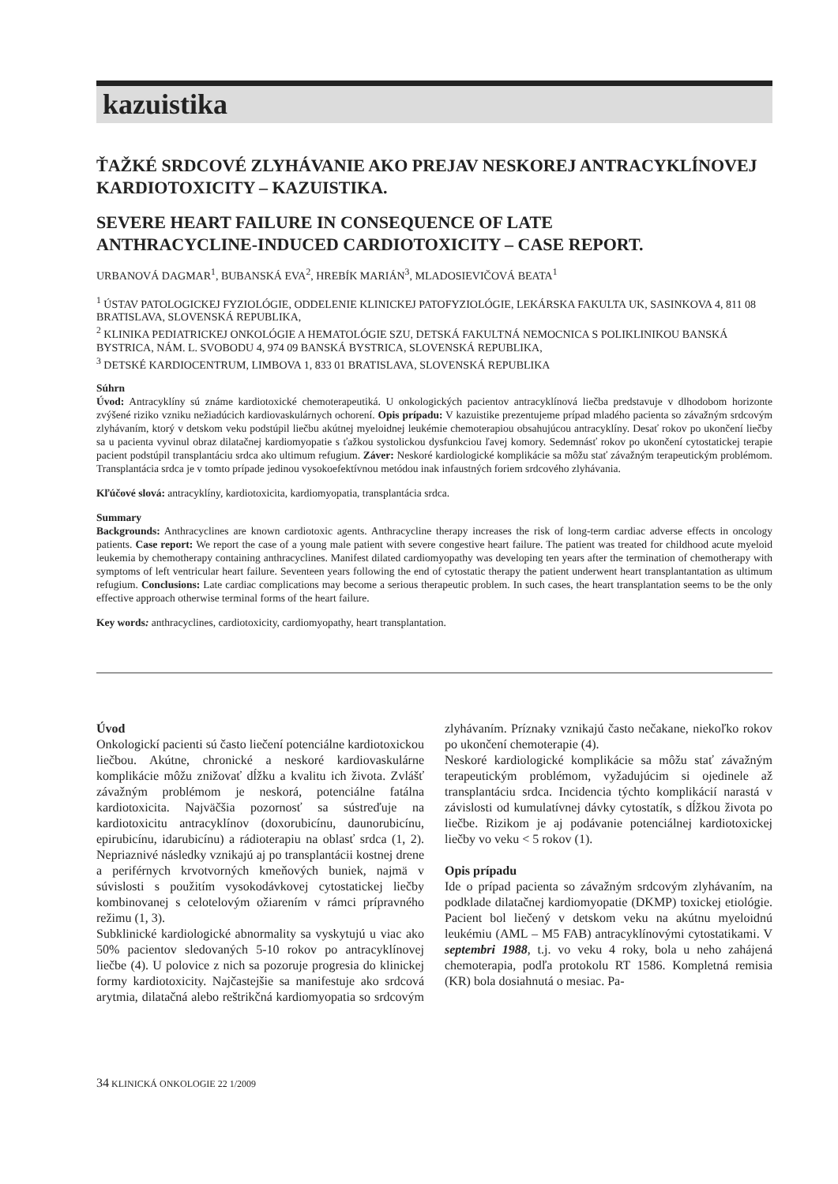kazuistika
ŤAŽKÉ SRDCOVÉ ZLYHÁVANIE AKO PREJAV NESKOREJ ANTRACYKLÍNOVEJ KARDIOTOXICITY – KAZUISTIKA.
SEVERE HEART FAILURE IN CONSEQUENCE OF LATE
ANTHRACYCLINE-INDUCED CARDIOTOXICITY – CASE REPORT.
URBANOVÁ DAGMAR<sup>1</sup>, BUBANSKÁ EVA<sup>2</sup>, HREBÍK MARIÁN<sup>3</sup>, MLADOSIEVIČOVÁ BEATA<sup>1</sup>
<sup>1</sup> ÚSTAV PATOLOGICKEJ FYZIOLÓGIE, ODDELENIE KLINICKEJ PATOFYZIOLÓGIE, LEKÁRSKA FAKULTA UK, SASINKOVA 4, 811 08 BRATISLAVA, SLOVENSKÁ REPUBLIKA,
<sup>2</sup> KLINIKA PEDIATRICKEJ ONKOLÓGIE A HEMATOLÓGIE SZU, DETSKÁ FAKULTNÁ NEMOCNICA S POLIKLINIKOU BANSKÁ BYSTRICA, NÁM. L. SVOBODU 4, 974 09 BANSKÁ BYSTRICA, SLOVENSKÁ REPUBLIKA,
<sup>3</sup> DETSKÉ KARDIOCENTRUM, LIMBOVA 1, 833 01 BRATISLAVA, SLOVENSKÁ REPUBLIKA
Súhrn
Úvod: Antracyklíny sú známe kardiotoxické chemoterapeutiká. U onkologických pacientov antracyklínová liečba predstavuje v dlhodobom horizonte zvýšené riziko vzniku nežiadúcich kardiovaskulárnych ochorení. Opis prípadu: V kazuistike prezentujeme prípad mladého pacienta so závažným srdcovým zlyhávaním, ktorý v detskom veku podstúpil liečbu akútnej myeloidnej leukémie chemoterapiou obsahujúcou antracyklíny. Desať rokov po ukončení liečby sa u pacienta vyvinul obraz dilatačnej kardiomyopatie s ťažkou systolickou dysfunkciou ľavej komory. Sedemnásť rokov po ukončení cytostatickej terapie pacient podstúpil transplantáciu srdca ako ultimum refugium. Záver: Neskoré kardiologické komplikácie sa môžu stať závažným terapeutickým problémom. Transplantácia srdca je v tomto prípade jedinou vysokoefektívnou metódou inak infaustných foriem srdcového zlyhávania.
Kľúčové slová: antracyklíny, kardiotoxicita, kardiomyopatia, transplantácia srdca.
Summary
Backgrounds: Anthracyclines are known cardiotoxic agents. Anthracycline therapy increases the risk of long-term cardiac adverse effects in oncology patients. Case report: We report the case of a young male patient with severe congestive heart failure. The patient was treated for childhood acute myeloid leukemia by chemotherapy containing anthracyclines. Manifest dilated cardiomyopathy was developing ten years after the termination of chemotherapy with symptoms of left ventricular heart failure. Seventeen years following the end of cytostatic therapy the patient underwent heart transplantantation as ultimum refugium. Conclusions: Late cardiac complications may become a serious therapeutic problem. In such cases, the heart transplantation seems to be the only effective approach otherwise terminal forms of the heart failure.
Key words: anthracyclines, cardiotoxicity, cardiomyopathy, heart transplantation.
Úvod
Onkologickí pacienti sú často liečení potenciálne kardiotoxickou liečbou. Akútne, chronické a neskoré kardiovaskulárne komplikácie môžu znižovať dĺžku a kvalitu ich života. Zvlášť závažným problémom je neskorá, potenciálne fatálna kardiotoxicita. Najväčšia pozornosť sa sústreďuje na kardiotoxicitu antracyklínov (doxorubicínu, daunorubicínu, epirubicínu, idarubicínu) a rádioterapiu na oblasť srdca (1, 2). Nepriaznivé následky vznikajú aj po transplantácii kostnej drene a periférnych krvotvorných kmeňových buniek, najmä v súvislosti s použitím vysokodávkovej cytostatickej liečby kombinovanej s celotelovým ožiarením v rámci prípravného režimu (1, 3).
Subklinické kardiologické abnormality sa vyskytujú u viac ako 50% pacientov sledovaných 5-10 rokov po antracyklínovej liečbe (4). U polovice z nich sa pozoruje progresia do klinickej formy kardiotoxicity. Najčastejšie sa manifestuje ako srdcová arytmia, dilatačná alebo reštrikčná kardiomyopatia so srdcovým zlyhávaním. Príznaky vznikajú často nečakane, niekoľko rokov po ukončení chemoterapie (4).
Neskoré kardiologické komplikácie sa môžu stať závažným terapeutickým problémom, vyžadujúcim si ojedinele až transplantáciu srdca. Incidencia týchto komplikácií narastá v závislosti od kumulatívnej dávky cytostatík, s dĺžkou života po liečbe. Rizikom je aj podávanie potenciálnej kardiotoxickej liečby vo veku < 5 rokov (1).
Opis prípadu
Ide o prípad pacienta so závažným srdcovým zlyhávaním, na podklade dilatačnej kardiomyopatie (DKMP) toxickej etiológie. Pacient bol liečený v detskom veku na akútnu myeloidnú leukémiu (AML – M5 FAB) antracyklínovými cytostatikami. V septembri 1988, t.j. vo veku 4 roky, bola u neho zahájená chemoterapia, podľa protokolu RT 1586. Kompletná remisia (KR) bola dosiahnutá o mesiac. Pa-
34 KLINICKÁ ONKOLOGIE 22 1/2009